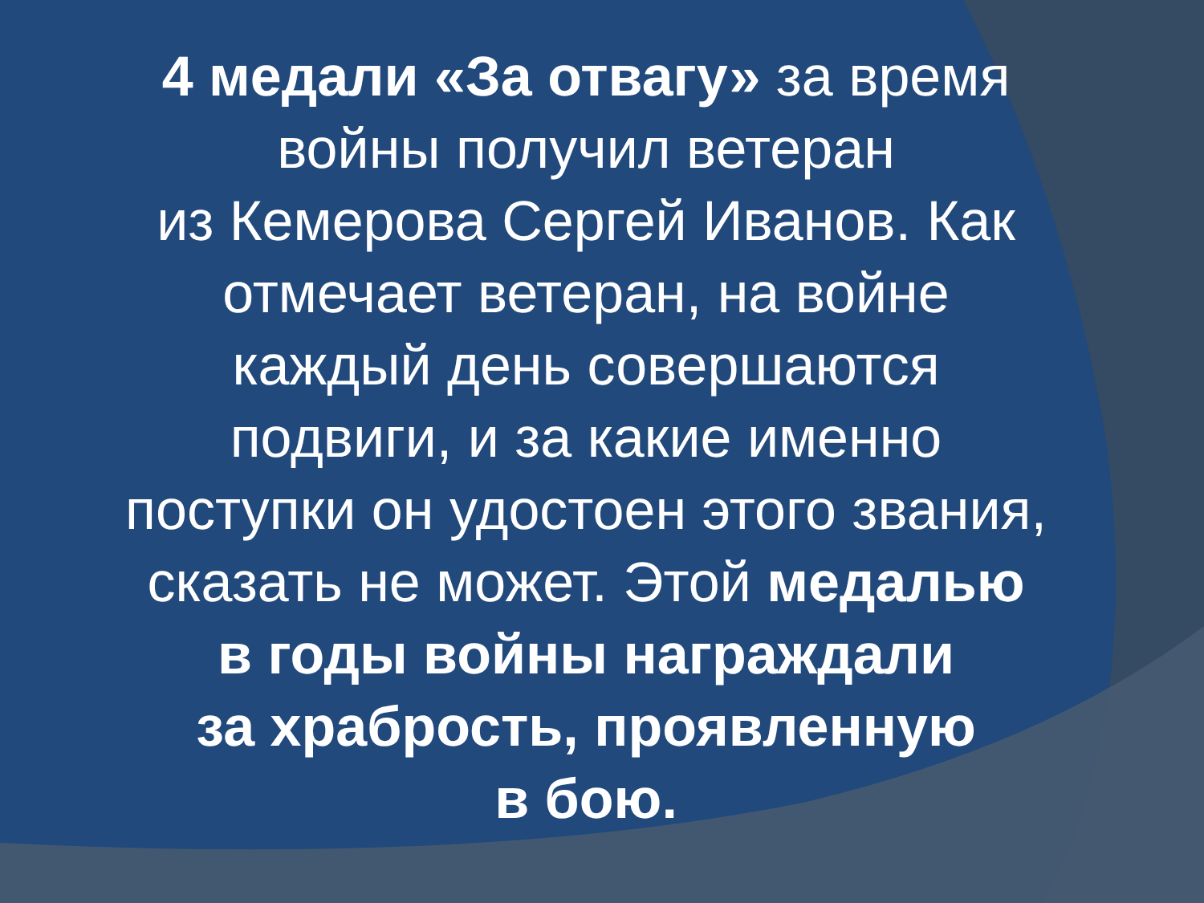4 медали «За отвагу» за время
войны получил ветеран
из Кемерова Сергей Иванов. Как
отмечает ветеран, на войне
каждый день совершаются
подвиги, и за какие именно
поступки он удостоен этого звания,
сказать не может. Этой медалью
в годы войны награждали
за храбрость, проявленную
в бою.